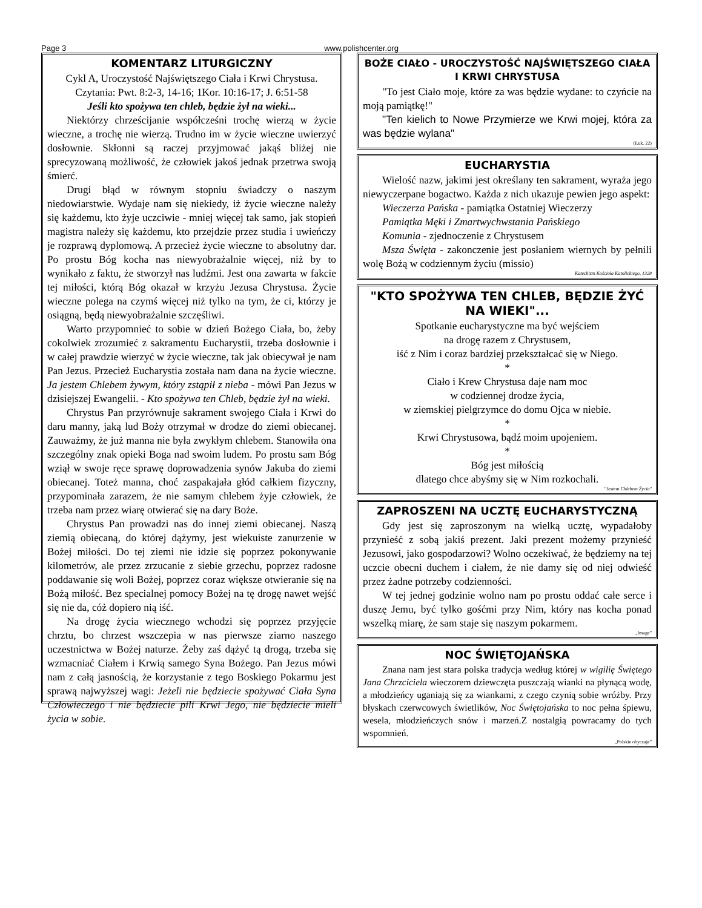Page 3 www.polishcenter.org
KOMENTARZ LITURGICZNY
Cykl A, Uroczystość Najświętszego Ciała i Krwi Chrystusa.
Czytania: Pwt. 8:2-3, 14-16; 1Kor. 10:16-17; J. 6:51-58
Jeśli kto spożywa ten chleb, będzie żył na wieki...
Niektórzy chrześcijanie współcześni trochę wierzą w życie wieczne, a trochę nie wierzą. Trudno im w życie wieczne uwierzyć dosłownie. Skłonni są raczej przyjmować jakąś bliżej nie sprecyzowaną możliwość, że człowiek jakoś jednak przetrwa swoją śmierć.
Drugi błąd w równym stopniu świadczy o naszym niedowiarstwie. Wydaje nam się niekiedy, iż życie wieczne należy się każdemu, kto żyje uczciwie - mniej więcej tak samo, jak stopień magistra należy się każdemu, kto przejdzie przez studia i uwieńczy je rozprawą dyplomową. A przecież życie wieczne to absolutny dar. Po prostu Bóg kocha nas niewyobrażalnie więcej, niż by to wynikało z faktu, że stworzył nas ludźmi. Jest ona zawarta w fakcie tej miłości, którą Bóg okazał w krzyżu Jezusa Chrystusa. Życie wieczne polega na czymś więcej niż tylko na tym, że ci, którzy je osiągną, będą niewyobrażalnie szczęśliwi.
Warto przypomnieć to sobie w dzień Bożego Ciała, bo, żeby cokolwiek zrozumieć z sakramentu Eucharystii, trzeba dosłownie i w całej prawdzie wierzyć w życie wieczne, tak jak obiecywał je nam Pan Jezus. Przecież Eucharystia została nam dana na życie wieczne. Ja jestem Chlebem żywym, który zstąpił z nieba - mówi Pan Jezus w dzisiejszej Ewangelii. - Kto spożywa ten Chleb, będzie żył na wieki.
Chrystus Pan przyrównuje sakrament swojego Ciała i Krwi do daru manny, jaką lud Boży otrzymał w drodze do ziemi obiecanej. Zauważmy, że już manna nie była zwykłym chlebem. Stanowiła ona szczególny znak opieki Boga nad swoim ludem. Po prostu sam Bóg wziął w swoje ręce sprawę doprowadzenia synów Jakuba do ziemi obiecanej. Toteż manna, choć zaspakajała głód całkiem fizyczny, przypominała zarazem, że nie samym chlebem żyje człowiek, że trzeba nam przez wiarę otwierać się na dary Boże.
Chrystus Pan prowadzi nas do innej ziemi obiecanej. Naszą ziemią obiecaną, do której dążymy, jest wiekuiste zanurzenie w Bożej miłości. Do tej ziemi nie idzie się poprzez pokonywanie kilometrów, ale przez zrzucanie z siebie grzechu, poprzez radosne poddawanie się woli Bożej, poprzez coraz większe otwieranie się na Bożą miłość. Bez specialnej pomocy Bożej na tę drogę nawet wejść się nie da, cóż dopiero nią iść.
Na drogę życia wiecznego wchodzi się poprzez przyjęcie chrztu, bo chrzest wszczepia w nas pierwsze ziarno naszego uczestnictwa w Bożej naturze. Żeby zaś dążyć tą drogą, trzeba się wzmacniać Ciałem i Krwią samego Syna Bożego. Pan Jezus mówi nam z całą jasnością, że korzystanie z tego Boskiego Pokarmu jest sprawą najwyższej wagi: Jeżeli nie będziecie spożywać Ciała Syna Człowieczego i nie będziecie pili Krwi Jego, nie będziecie mieli życia w sobie.
BOŻE CIAŁO - UROCZYSTOŚĆ NAJŚWIĘTSZEGO CIAŁA I KRWI CHRYSTUSA
"To jest Ciało moje, które za was będzie wydane: to czyńcie na moją pamiątkę!"
"Ten kielich to Nowe Przymierze we Krwi mojej, która za was będzie wylana"
(Łuk. 22)
EUCHARYSTIA
Wielość nazw, jakimi jest określany ten sakrament, wyraża jego niewyczerpane bogactwo. Każda z nich ukazuje pewien jego aspekt:
Wieczerza Pańska - pamiątka Ostatniej Wieczerzy
Pamiątka Męki i Zmartwychwstania Pańskiego
Komunia - zjednoczenie z Chrystusem
Msza Święta - zakonczenie jest posłaniem wiernych by pełnili wolę Bożą w codziennym życiu (missio)
Katechizm Kościoła Katolickiego, 1328
"KTO SPOŻYWA TEN CHLEB, BĘDZIE ŻYĆ NA WIEKI"...
Spotkanie eucharystyczne ma być wejściem
na drogę razem z Chrystusem,
iść z Nim i coraz bardziej przekształcać się w Niego.
*
Ciało i Krew Chrystusa daje nam moc
w codziennej drodze życia,
w ziemskiej pielgrzymce do domu Ojca w niebie.
*
Krwi Chrystusowa, bądź moim upojeniem.
*
Bóg jest miłością
dlatego chce abyśmy się w Nim rozkochali.
"Jestem Chlebem Życia"
ZAPROSZENI NA UCZTĘ EUCHARYSTYCZNĄ
Gdy jest się zaproszonym na wielką ucztę, wypadałoby przynieść z sobą jakiś prezent. Jaki prezent możemy przynieść Jezusowi, jako gospodarzowi? Wolno oczekiwać, że będziemy na tej uczcie obecni duchem i ciałem, że nie damy się od niej odwieść przez żadne potrzeby codzienności.
W tej jednej godzinie wolno nam po prostu oddać całe serce i duszę Jemu, być tylko gośćmi przy Nim, który nas kocha ponad wszelką miarę, że sam staje się naszym pokarmem.
„Image”
NOC ŚWIĘTOJAŃSKA
Znana nam jest stara polska tradycja według której w wigilię Świętego Jana Chrzciciela wieczorem dziewczęta puszczają wianki na płynącą wodę, a młodzieńcy uganiają się za wiankami, z czego czynią sobie wróżby. Przy błyskach czerwcowych świetlików, Noc Świętojańska to noc pełna śpiewu, wesela, młodzieńczych snów i marzeń.Z nostalgią powracamy do tych wspomnień.
„Polskie obyczaje”